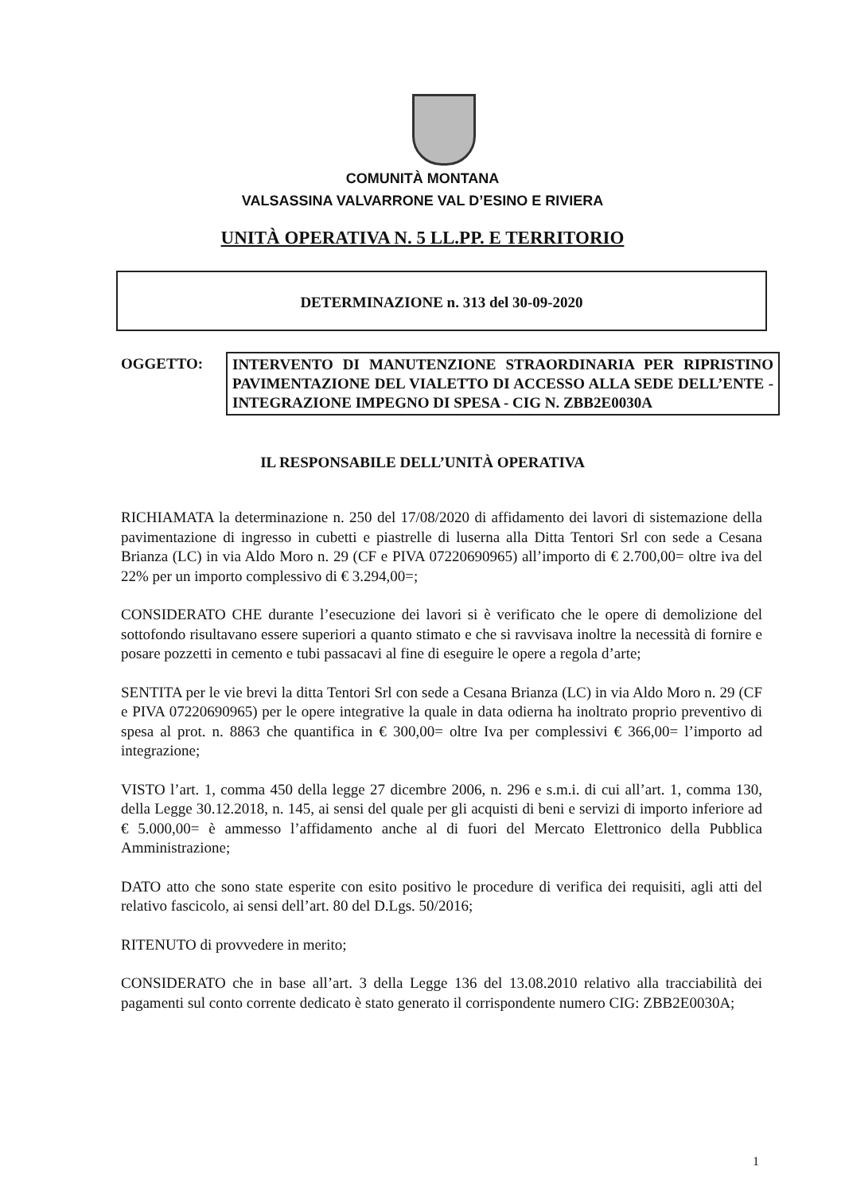COMUNITÀ MONTANA
VALSASSINA VALVARRONE VAL D’ESINO E RIVIERA
UNITÀ OPERATIVA N. 5 LL.PP. E TERRITORIO
DETERMINAZIONE n. 313 del 30-09-2020
OGGETTO:
INTERVENTO DI MANUTENZIONE STRAORDINARIA PER RIPRISTINO PAVIMENTAZIONE DEL VIALETTO DI ACCESSO ALLA SEDE DELL’ENTE - INTEGRAZIONE IMPEGNO DI SPESA - CIG N. ZBB2E0030A
IL RESPONSABILE DELL’UNITÀ OPERATIVA
RICHIAMATA la determinazione n. 250 del 17/08/2020 di affidamento dei lavori di sistemazione della pavimentazione di ingresso in cubetti e piastrelle di luserna alla Ditta Tentori Srl con sede a Cesana Brianza (LC) in via Aldo Moro n. 29 (CF e PIVA 07220690965) all’importo di € 2.700,00= oltre iva del 22% per un importo complessivo di € 3.294,00=;
CONSIDERATO CHE durante l’esecuzione dei lavori si è verificato che le opere di demolizione del sottofondo risultavano essere superiori a quanto stimato e che si ravvisava inoltre la necessità di fornire e posare pozzetti in cemento e tubi passacavi al fine di eseguire le opere a regola d’arte;
SENTITA per le vie brevi la ditta Tentori Srl con sede a Cesana Brianza (LC) in via Aldo Moro n. 29 (CF e PIVA 07220690965) per le opere integrative la quale in data odierna ha inoltrato proprio preventivo di spesa al prot. n. 8863 che quantifica in € 300,00= oltre Iva per complessivi € 366,00= l’importo ad integrazione;
VISTO l’art. 1, comma 450 della legge 27 dicembre 2006, n. 296 e s.m.i. di cui all’art. 1, comma 130, della Legge 30.12.2018, n. 145, ai sensi del quale per gli acquisti di beni e servizi di importo inferiore ad € 5.000,00= è ammesso l’affidamento anche al di fuori del Mercato Elettronico della Pubblica Amministrazione;
DATO atto che sono state esperite con esito positivo le procedure di verifica dei requisiti, agli atti del relativo fascicolo, ai sensi dell’art. 80 del D.Lgs. 50/2016;
RITENUTO di provvedere in merito;
CONSIDERATO che in base all’art. 3 della Legge 136 del 13.08.2010 relativo alla tracciabilità dei pagamenti sul conto corrente dedicato è stato generato il corrispondente numero CIG: ZBB2E0030A;
1